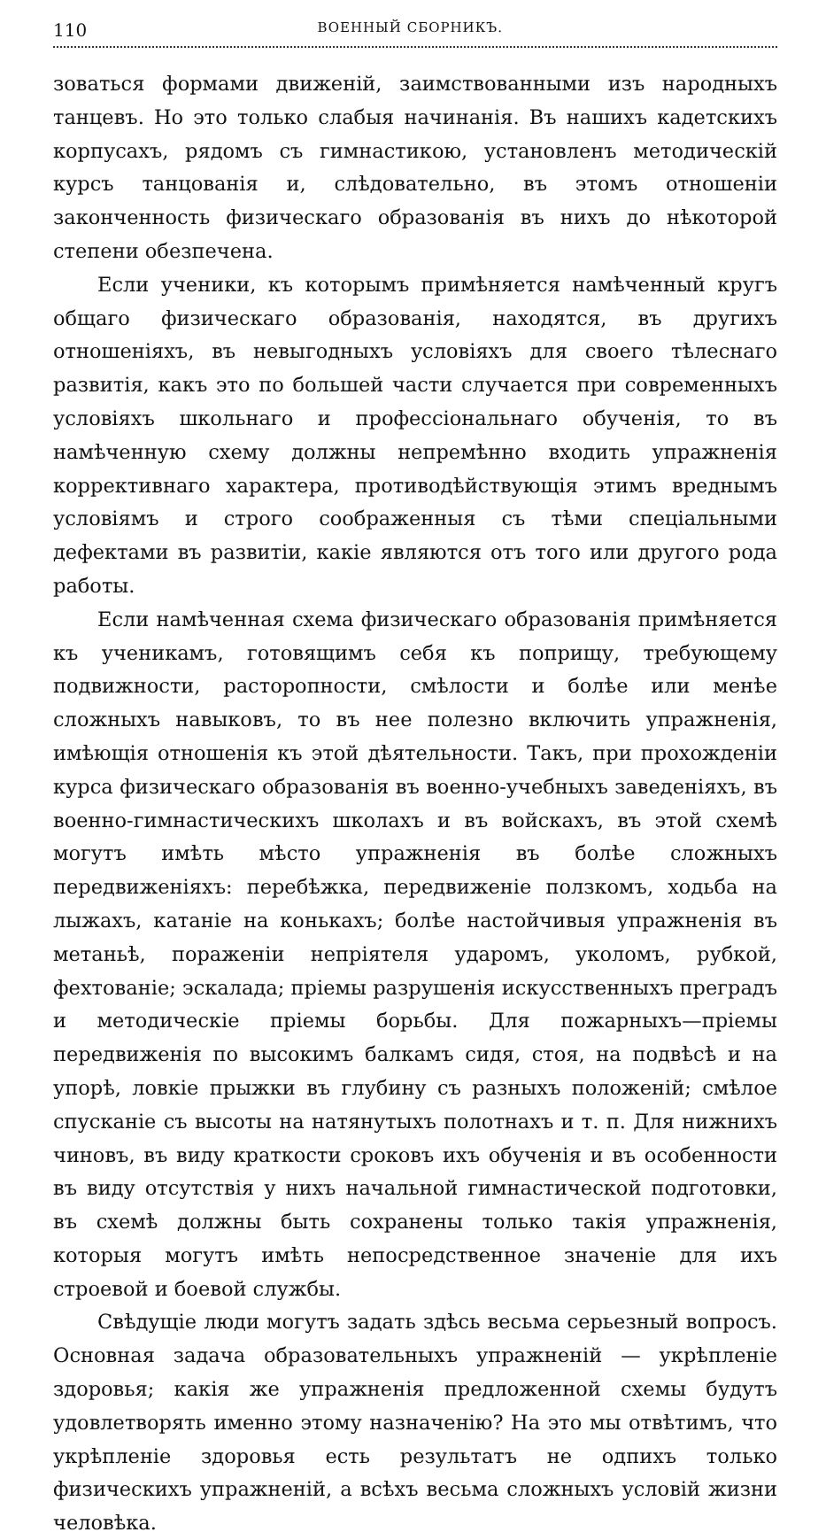110 ВОЕННЫЙ СБОРНИКЪ.
зоваться формами движеній, заимствованными изъ народныхъ танцевъ. Но это только слабыя начинанія. Въ нашихъ кадетскихъ корпусахъ, рядомъ съ гимнастикою, установленъ методическій курсъ танцованія и, слѣдовательно, въ этомъ отношеніи законченность физическаго образованія въ нихъ до нѣкоторой степени обезпечена.
Если ученики, къ которымъ примѣняется намѣченный кругъ общаго физическаго образованія, находятся, въ другихъ отношеніяхъ, въ невыгодныхъ условіяхъ для своего тѣлеснаго развитія, какъ это по большей части случается при современныхъ условіяхъ школьнаго и профессіональнаго обученія, то въ намѣченную схему должны непремѣнно входить упражненія коррективнаго характера, противодѣйствующія этимъ вреднымъ условіямъ и строго соображенныя съ тѣми спеціальными дефектами въ развитіи, какіе являются отъ того или другого рода работы.
Если намѣченная схема физическаго образованія примѣняется къ ученикамъ, готовящимъ себя къ поприщу, требующему подвижности, расторопности, смѣлости и болѣе или менѣе сложныхъ навыковъ, то въ нее полезно включить упражненія, имѣющія отношенія къ этой дѣятельности. Такъ, при прохожденіи курса физическаго образованія въ военно-учебныхъ заведеніяхъ, въ военно-гимнастическихъ школахъ и въ войскахъ, въ этой схемѣ могутъ имѣть мѣсто упражненія въ болѣе сложныхъ передвиженіяхъ: перебѣжка, передвиженіе ползкомъ, ходьба на лыжахъ, катаніе на конькахъ; болѣе настойчивыя упражненія въ метаньѣ, пораженіи непріятеля ударомъ, уколомъ, рубкой, фехтованіе; эскалада; пріемы разрушенія искусственныхъ преградъ и методическіе пріемы борьбы. Для пожарныхъ—пріемы передвиженія по высокимъ балкамъ сидя, стоя, на подвѣсѣ и на упорѣ, ловкіе прыжки въ глубину съ разныхъ положеній; смѣлое спусканіе съ высоты на натянутыхъ полотнахъ и т. п. Для нижнихъ чиновъ, въ виду краткости сроковъ ихъ обученія и въ особенности въ виду отсутствія у нихъ начальной гимнастической подготовки, въ схемѣ должны быть сохранены только такія упражненія, которыя могутъ имѣть непосредственное значеніе для ихъ строевой и боевой службы.
Свѣдущіе люди могутъ задать здѣсь весьма серьезный вопросъ. Основная задача образовательныхъ упражненій — укрѣпленіе здоровья; какія же упражненія предложенной схемы будутъ удовлетворять именно этому назначенію? На это мы отвѣтимъ, что укрѣпленіе здоровья есть результатъ не одпихъ только физическихъ упражненій, а всѣхъ весьма сложныхъ условій жизни человѣка.